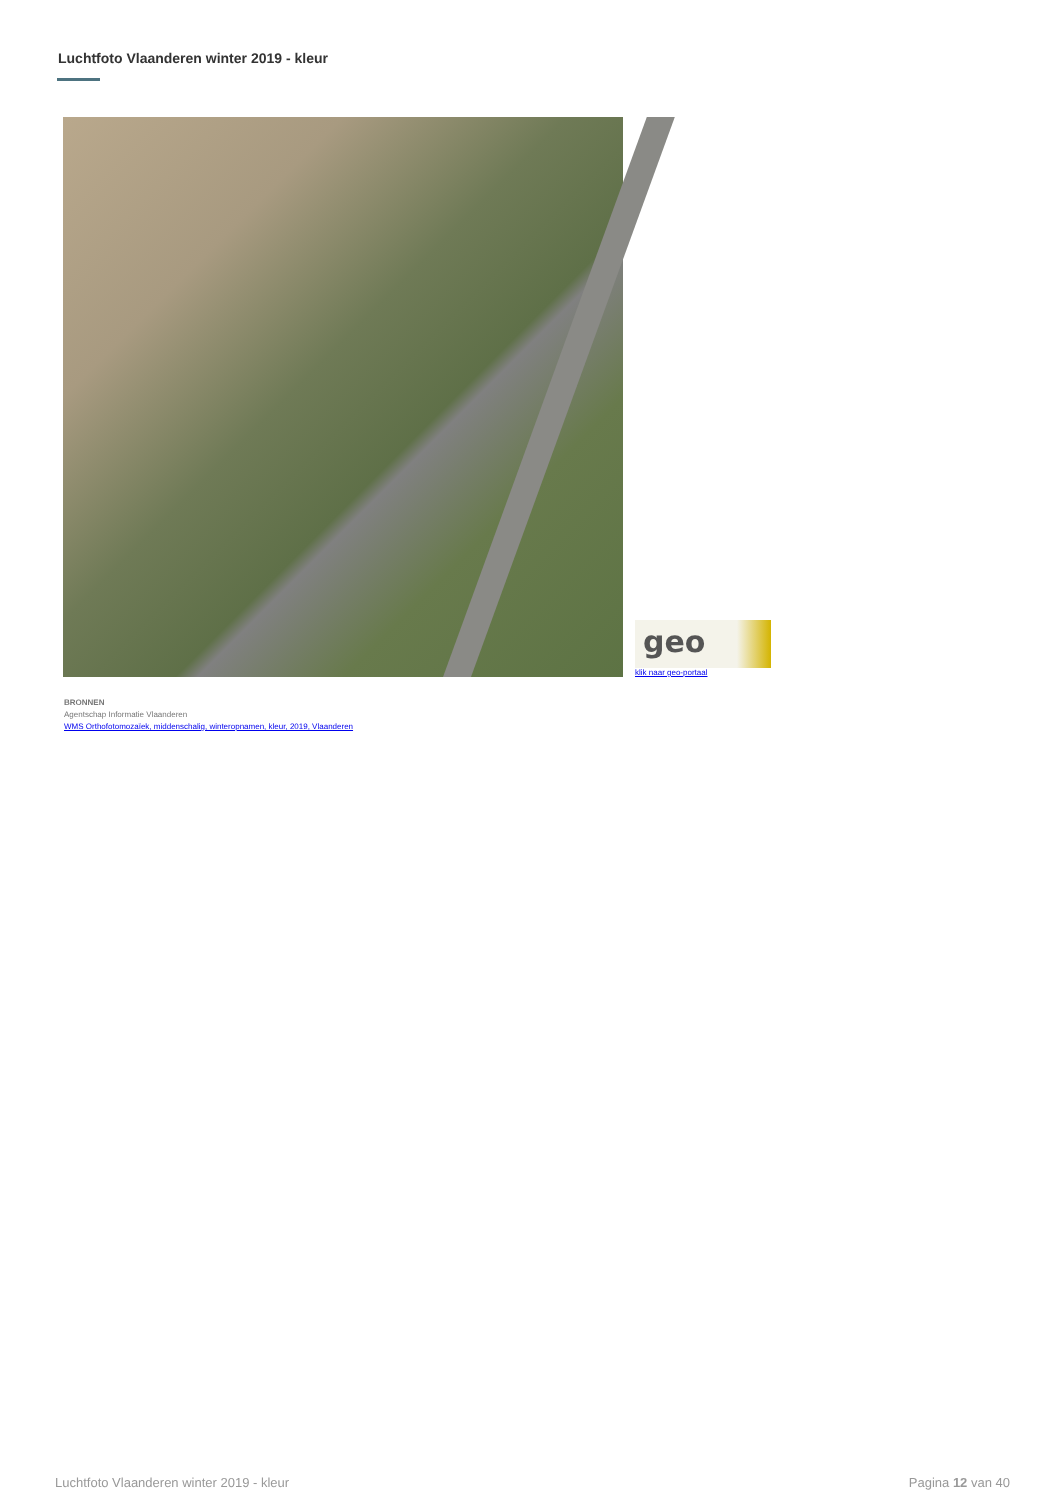Luchtfoto Vlaanderen winter 2019 - kleur
geo
klik naar geo-portaal
BRONNEN
Agentschap Informatie Vlaanderen
WMS Orthofotomozaïek, middenschalig, winteropnamen, kleur, 2019, Vlaanderen
Luchtfoto Vlaanderen winter 2019 - kleur Pagina 12 van 40